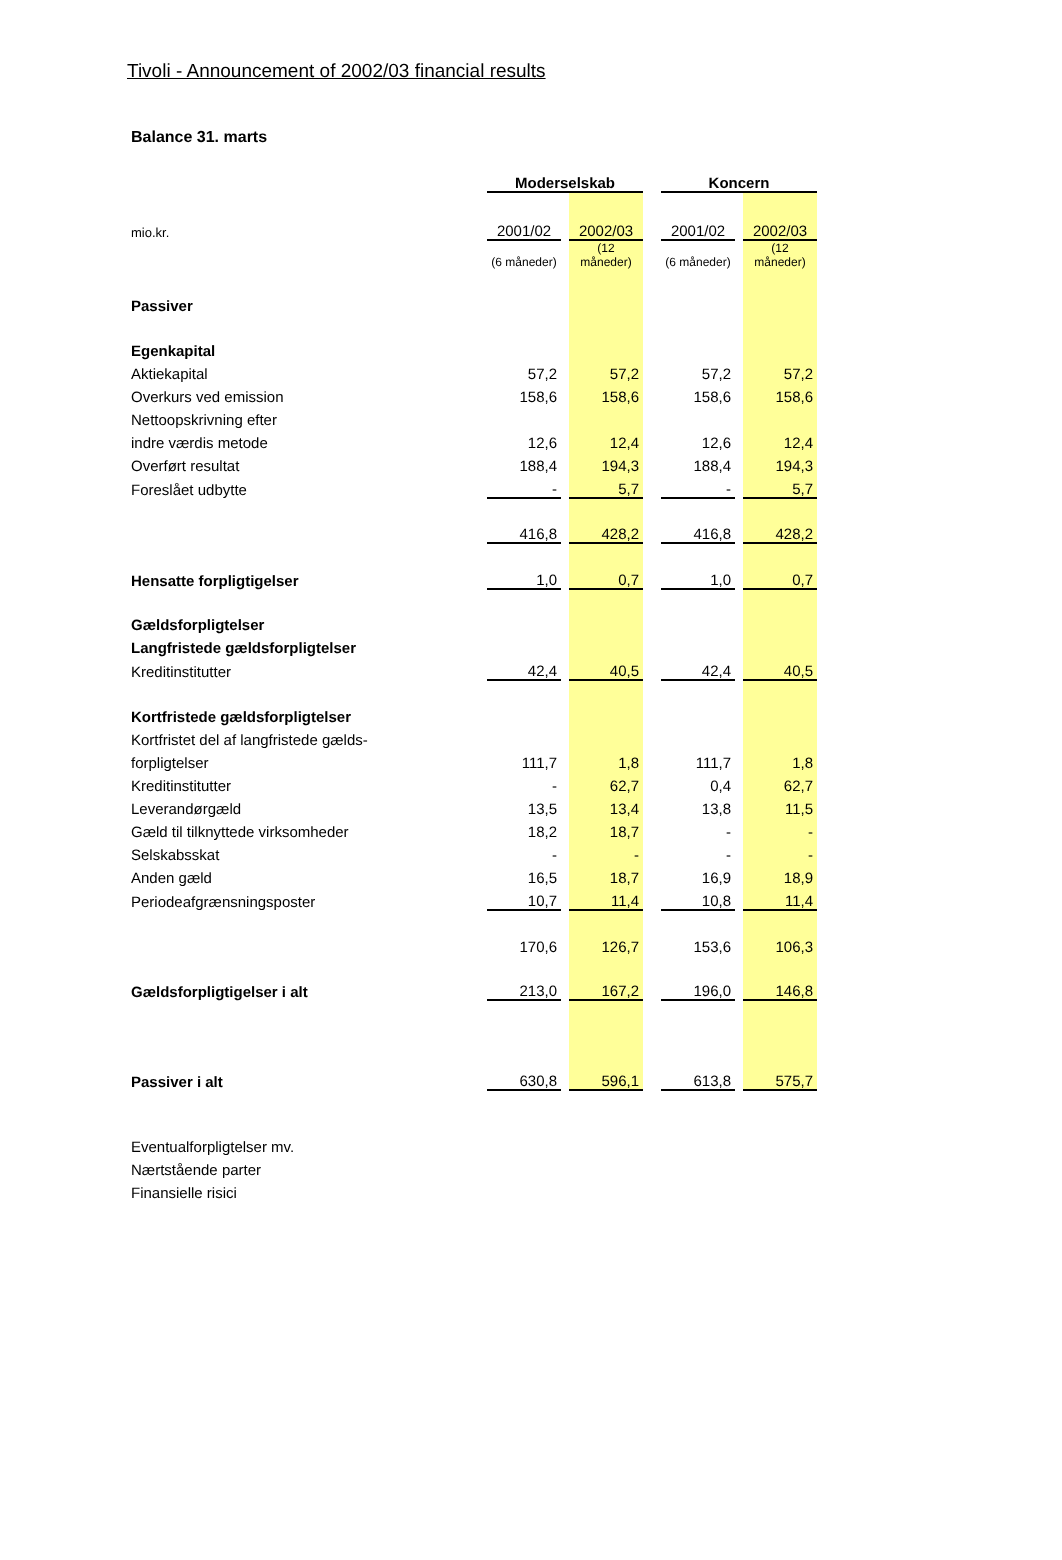Tivoli - Announcement of 2002/03 financial results
Balance 31. marts
| | Moderselskab | | | | Koncern | | |
| mio.kr. | 2001/02 | | 2002/03 | | 2001/02 | | 2002/03 |
| | (6 måneder) | | (12 måneder) | | (6 måneder) | | (12 måneder) |
| Passiver | | | | | | | |
| Egenkapital | | | | | | | |
| Aktiekapital | 57,2 | | 57,2 | | 57,2 | | 57,2 |
| Overkurs ved emission | 158,6 | | 158,6 | | 158,6 | | 158,6 |
| Nettoopskrivning efter | | | | | | | |
| indre værdis metode | 12,6 | | 12,4 | | 12,6 | | 12,4 |
| Overført resultat | 188,4 | | 194,3 | | 188,4 | | 194,3 |
| Foreslået udbytte | - | | 5,7 | | - | | 5,7 |
| | 416,8 | | 428,2 | | 416,8 | | 428,2 |
| Hensatte forpligtigelser | 1,0 | | 0,7 | | 1,0 | | 0,7 |
| Gældsforpligtelser | | | | | | | |
| Langfristede gældsforpligtelser | | | | | | | |
| Kreditinstitutter | 42,4 | | 40,5 | | 42,4 | | 40,5 |
| Kortfristede gældsforpligtelser | | | | | | | |
| Kortfristet del af langfristede gælds- | | | | | | | |
| forpligtelser | 111,7 | | 1,8 | | 111,7 | | 1,8 |
| Kreditinstitutter | - | | 62,7 | | 0,4 | | 62,7 |
| Leverandørgæld | 13,5 | | 13,4 | | 13,8 | | 11,5 |
| Gæld til tilknyttede virksomheder | 18,2 | | 18,7 | | - | | - |
| Selskabsskat | - | | - | | - | | - |
| Anden gæld | 16,5 | | 18,7 | | 16,9 | | 18,9 |
| Periodeafgrænsningsposter | 10,7 | | 11,4 | | 10,8 | | 11,4 |
| | 170,6 | | 126,7 | | 153,6 | | 106,3 |
| Gældsforpligtigelser i alt | 213,0 | | 167,2 | | 196,0 | | 146,8 |
| Passiver i alt | 630,8 | | 596,1 | | 613,8 | | 575,7 |
Eventualforpligtelser mv.
Nærtstående parter
Finansielle risici